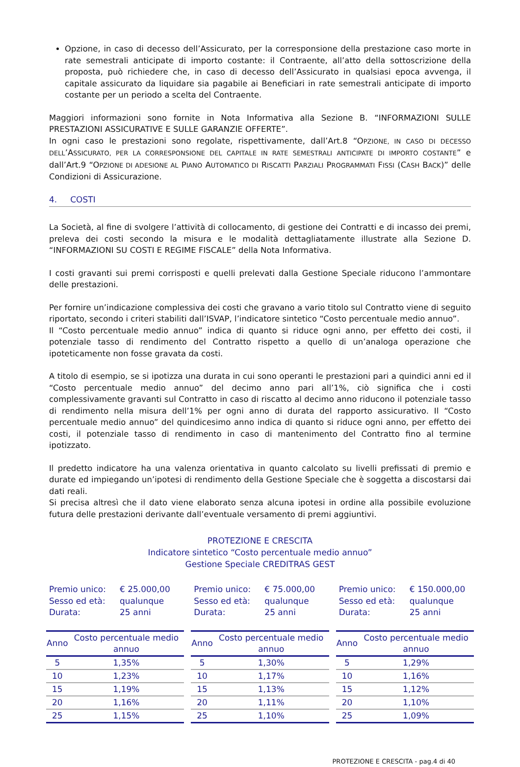Opzione, in caso di decesso dell’Assicurato, per la corresponsione della prestazione caso morte in rate semestrali anticipate di importo costante: il Contraente, all’atto della sottoscrizione della proposta, può richiedere che, in caso di decesso dell’Assicurato in qualsiasi epoca avvenga, il capitale assicurato da liquidare sia pagabile ai Beneficiari in rate semestrali anticipate di importo costante per un periodo a scelta del Contraente.
Maggiori informazioni sono fornite in Nota Informativa alla Sezione B. “INFORMAZIONI SULLE PRESTAZIONI ASSICURATIVE E SULLE GARANZIE OFFERTE”.
In ogni caso le prestazioni sono regolate, rispettivamente, dall’Art.8 “OPZIONE, IN CASO DI DECESSO DELL’ASSICURATO, PER LA CORRESPONSIONE DEL CAPITALE IN RATE SEMESTRALI ANTICIPATE DI IMPORTO COSTANTE” e dall’Art.9 “OPZIONE DI ADESIONE AL PIANO AUTOMATICO DI RISCATTI PARZIALI PROGRAMMATI FISSI (CASH BACK)” delle Condizioni di Assicurazione.
4. COSTI
La Società, al fine di svolgere l’attività di collocamento, di gestione dei Contratti e di incasso dei premi, preleva dei costi secondo la misura e le modalità dettagliatamente illustrate alla Sezione D. “INFORMAZIONI SU COSTI E REGIME FISCALE” della Nota Informativa.
I costi gravanti sui premi corrisposti e quelli prelevati dalla Gestione Speciale riducono l’ammontare delle prestazioni.
Per fornire un’indicazione complessiva dei costi che gravano a vario titolo sul Contratto viene di seguito riportato, secondo i criteri stabiliti dall’ISVAP, l’indicatore sintetico “Costo percentuale medio annuo”.
Il “Costo percentuale medio annuo” indica di quanto si riduce ogni anno, per effetto dei costi, il potenziale tasso di rendimento del Contratto rispetto a quello di un’analoga operazione che ipoteticamente non fosse gravata da costi.
A titolo di esempio, se si ipotizza una durata in cui sono operanti le prestazioni pari a quindici anni ed il “Costo percentuale medio annuo” del decimo anno pari all’1%, ciò significa che i costi complessivamente gravanti sul Contratto in caso di riscatto al decimo anno riducono il potenziale tasso di rendimento nella misura dell’1% per ogni anno di durata del rapporto assicurativo. Il “Costo percentuale medio annuo” del quindicesimo anno indica di quanto si riduce ogni anno, per effetto dei costi, il potenziale tasso di rendimento in caso di mantenimento del Contratto fino al termine ipotizzato.
Il predetto indicatore ha una valenza orientativa in quanto calcolato su livelli prefissati di premio e durate ed impiegando un’ipotesi di rendimento della Gestione Speciale che è soggetta a discostarsi dai dati reali.
Si precisa altresì che il dato viene elaborato senza alcuna ipotesi in ordine alla possibile evoluzione futura delle prestazioni derivante dall’eventuale versamento di premi aggiuntivi.
PROTEZIONE E CRESCITA
Indicatore sintetico “Costo percentuale medio annuo”
Gestione Speciale CREDITRAS GEST
Premio unico: € 25.000,00 Sesso ed età: qualunque Durata: 25 anni
| Anno | Costo percentuale medio annuo |
| --- | --- |
| 5 | 1,35% |
| 10 | 1,23% |
| 15 | 1,19% |
| 20 | 1,16% |
| 25 | 1,15% |
Premio unico: € 75.000,00 Sesso ed età: qualunque Durata: 25 anni
| Anno | Costo percentuale medio annuo |
| --- | --- |
| 5 | 1,30% |
| 10 | 1,17% |
| 15 | 1,13% |
| 20 | 1,11% |
| 25 | 1,10% |
Premio unico: € 150.000,00 Sesso ed età: qualunque Durata: 25 anni
| Anno | Costo percentuale medio annuo |
| --- | --- |
| 5 | 1,29% |
| 10 | 1,16% |
| 15 | 1,12% |
| 20 | 1,10% |
| 25 | 1,09% |
PROTEZIONE E CRESCITA - pag.4 di 40